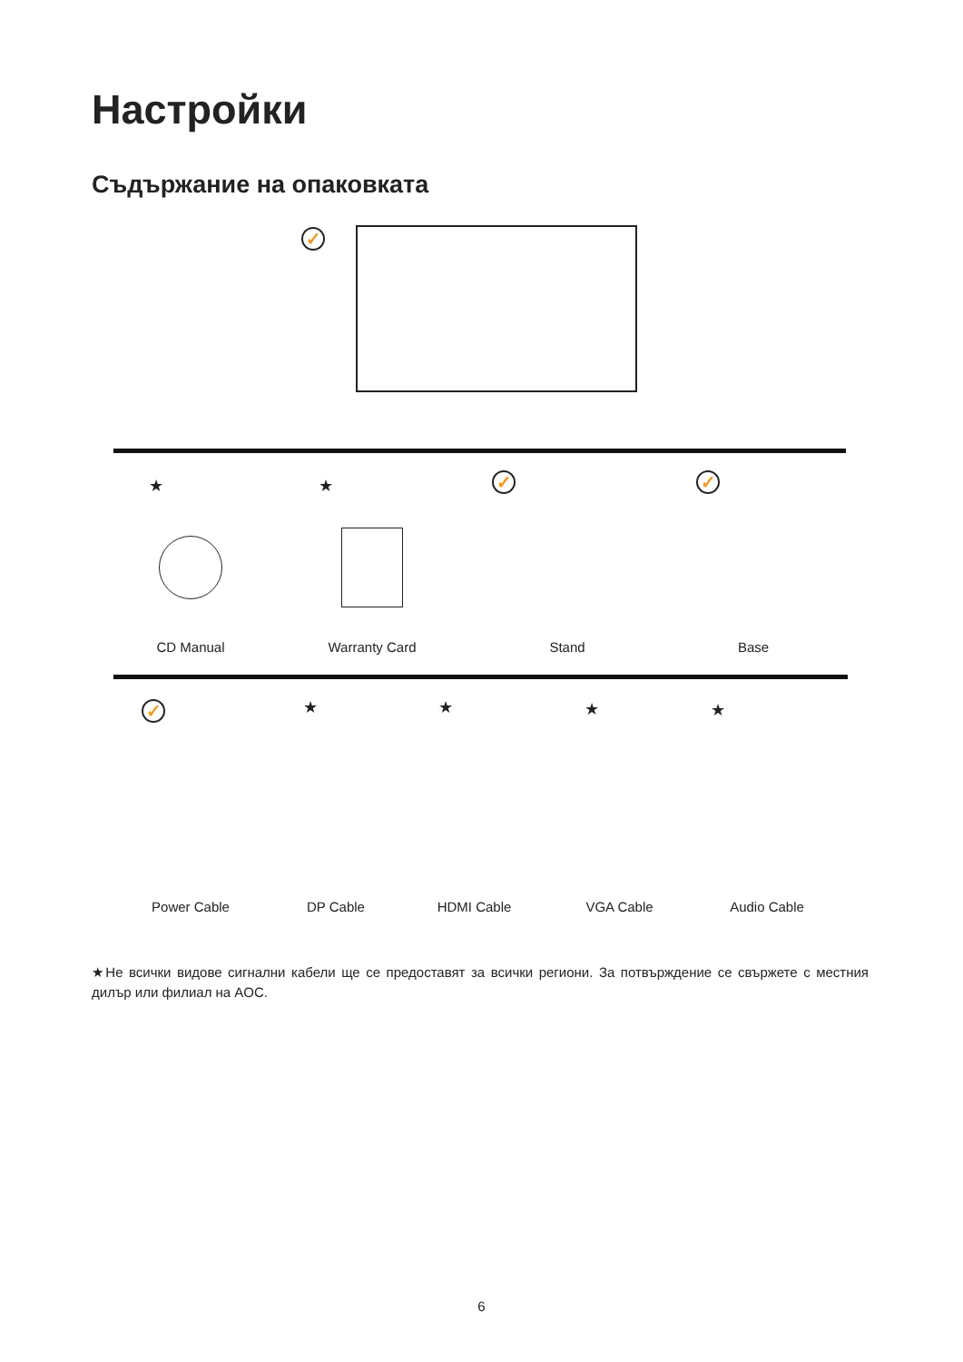Настройки
Съдържание на опаковката
✓
★ ★ ✓ ✓
CD Manual Warranty Card Stand Base
✓ ★ ★ ★ ★
Power Cable DP Cable HDMI Cable VGA Cable Audio Cable
★Не всички видове сигнални кабели ще се предоставят за всички региони. За потвърждение се свържете с местния дилър или филиал на AOC.
6